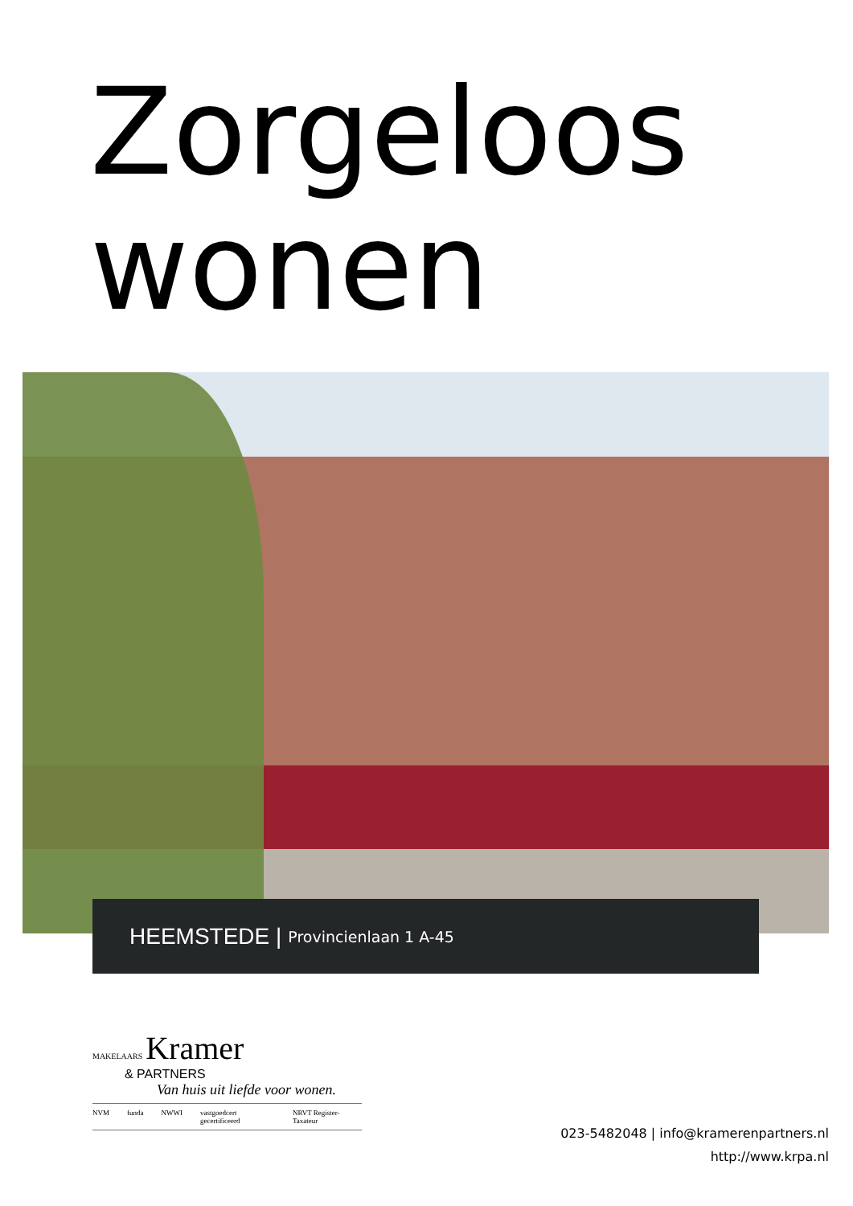Zorgeloos
wonen
HEEMSTEDE | Provincienlaan 1 A-45
MAKELAARS Kramer
& PARTNERS
Van huis uit liefde voor wonen.
NVM funda NWWI vastgoedcert gecertificeerd NRVT Register-Taxateur
023-5482048 | info@kramerenpartners.nl
http://www.krpa.nl